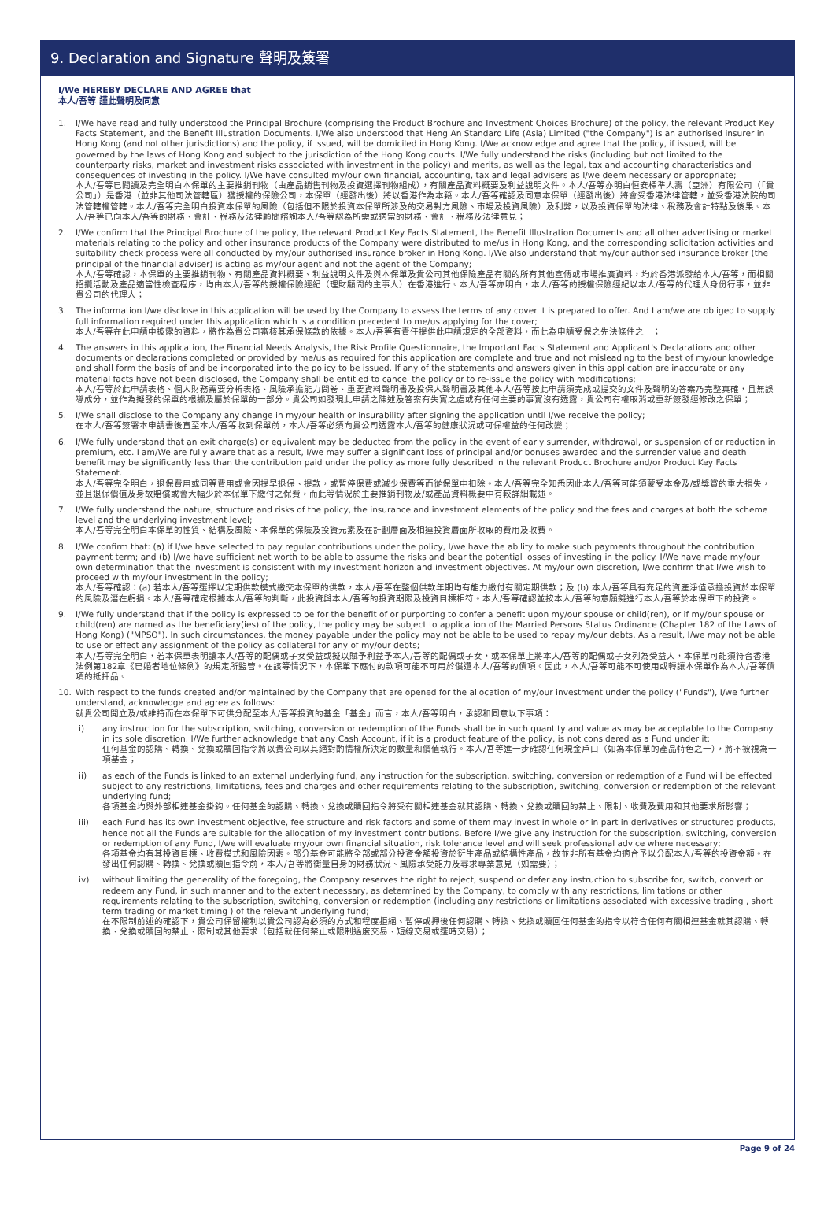9. Declaration and Signature 聲明及簽署
I/We HEREBY DECLARE AND AGREE that
本人/吾等 謹此聲明及同意
1. I/We have read and fully understood the Principal Brochure (comprising the Product Brochure and Investment Choices Brochure) of the policy, the relevant Product Key Facts Statement, and the Benefit Illustration Documents. I/We also understood that Heng An Standard Life (Asia) Limited ("the Company") is an authorised insurer in Hong Kong (and not other jurisdictions) and the policy, if issued, will be domiciled in Hong Kong. I/We acknowledge and agree that the policy, if issued, will be governed by the laws of Hong Kong and subject to the jurisdiction of the Hong Kong courts. I/We fully understand the risks (including but not limited to the counterparty risks, market and investment risks associated with investment in the policy) and merits, as well as the legal, tax and accounting characteristics and consequences of investing in the policy. I/We have consulted my/our own financial, accounting, tax and legal advisers as I/we deem necessary or appropriate;
本人/吾等已閱讀及完全明白本保單的主要推銷刊物（由產品銷售刊物及投資選擇刊物組成），有關產品資料概要及利益說明文件。本人/吾等亦明白恒安標準人壽（亞洲）有限公司（「貴公司」）是香港（並非其他司法管轄區）獲授權的保險公司，本保單（經發出後）將以香港作為本籍。本人/吾等確認及同意本保單（經發出後）將會受香港法律管轄，並受香港法院的司法管轄權管轄。本人/吾等完全明白投資本保單的風險（包括但不限於投資本保單所涉及的交易對方風險、市場及投資風險）及利弊，以及投資保單的法律、稅務及會計特點及後果。本人/吾等已向本人/吾等的財務、會計、稅務及法律顧問諮詢本人/吾等認為所需或適當的財務、會計、稅務及法律意見；
2. I/We confirm that the Principal Brochure of the policy, the relevant Product Key Facts Statement, the Benefit Illustration Documents and all other advertising or market materials relating to the policy and other insurance products of the Company were distributed to me/us in Hong Kong, and the corresponding solicitation activities and suitability check process were all conducted by my/our authorised insurance broker in Hong Kong. I/We also understand that my/our authorised insurance broker (the principal of the financial adviser) is acting as my/our agent and not the agent of the Company;
本人/吾等確認，本保單的主要推銷刊物、有關產品資料概要、利益說明文件及與本保單及貴公司其他保險產品有關的所有其他宣傳或市場推廣資料，均於香港派發給本人/吾等，而相關招攬活動及產品適當性檢查程序，均由本人/吾等的授權保險經紀（理財顧問的主事人）在香港進行。本人/吾等亦明白，本人/吾等的授權保險經紀以本人/吾等的代理人身份行事，並非貴公司的代理人；
3. The information I/we disclose in this application will be used by the Company to assess the terms of any cover it is prepared to offer. And I am/we are obliged to supply full information required under this application which is a condition precedent to me/us applying for the cover;
本人/吾等在此申請中披露的資料，將作為貴公司審核其承保條款的依據。本人/吾等有責任提供此申請規定的全部資料，而此為申請受保之先決條件之一；
4. The answers in this application, the Financial Needs Analysis, the Risk Profile Questionnaire, the Important Facts Statement and Applicant's Declarations and other documents or declarations completed or provided by me/us as required for this application are complete and true and not misleading to the best of my/our knowledge and shall form the basis of and be incorporated into the policy to be issued. If any of the statements and answers given in this application are inaccurate or any material facts have not been disclosed, the Company shall be entitled to cancel the policy or to re-issue the policy with modifications;
本人/吾等於此申請表格、個人財務需要分析表格、風險承擔能力問卷、重要資料聲明書及投保人聲明書及其他本人/吾等按此申請須完成或提交的文件及聲明的答案乃完整真確，且無誤導成分，並作為擬發的保單的根據及屬於保單的一部分。貴公司如發現此申請之陳述及答案有失實之處或有任何主要的事實沒有透露，貴公司有權取消或重新簽發經修改之保單；
5. I/We shall disclose to the Company any change in my/our health or insurability after signing the application until I/we receive the policy;
在本人/吾等簽署本申請書後直至本人/吾等收到保單前，本人/吾等必須向貴公司透露本人/吾等的健康狀況或可保權益的任何改變；
6. I/We fully understand that an exit charge(s) or equivalent may be deducted from the policy in the event of early surrender, withdrawal, or suspension of or reduction in premium, etc. I am/We are fully aware that as a result, I/we may suffer a significant loss of principal and/or bonuses awarded and the surrender value and death benefit may be significantly less than the contribution paid under the policy as more fully described in the relevant Product Brochure and/or Product Key Facts Statement.
本人/吾等完全明白，退保費用或同等費用或會因提早退保、提款，或暫停保費或減少保費等而從保單中扣除。本人/吾等完全知悉因此本人/吾等可能須蒙受本金及/或獎賞的重大損失，並且退保價值及身故賠償或會大幅少於本保單下繳付之保費，而此等情況於主要推銷刊物及/或產品資料概要中有較詳細載述。
7. I/We fully understand the nature, structure and risks of the policy, the insurance and investment elements of the policy and the fees and charges at both the scheme level and the underlying investment level;
本人/吾等完全明白本保單的性質、結構及風險、本保單的保險及投資元素及在計劃層面及相連投資層面所收取的費用及收費。
8. I/We confirm that: (a) if I/we have selected to pay regular contributions under the policy, I/we have the ability to make such payments throughout the contribution payment term; and (b) I/we have sufficient net worth to be able to assume the risks and bear the potential losses of investing in the policy. I/We have made my/our own determination that the investment is consistent with my investment horizon and investment objectives. At my/our own discretion, I/we confirm that I/we wish to proceed with my/our investment in the policy;
本人/吾等確認：(a) 若本人/吾等選擇以定期供款模式繳交本保單的供款，本人/吾等在整個供款年期均有能力繳付有關定期供款；及 (b) 本人/吾等具有充足的資產淨值承擔投資於本保單的風險及潛在虧損。本人/吾等確定根據本人/吾等的判斷，此投資與本人/吾等的投資期限及投資目標相符。本人/吾等確認並按本人/吾等的意願擬進行本人/吾等於本保單下的投資。
9. I/We fully understand that if the policy is expressed to be for the benefit of or purporting to confer a benefit upon my/our spouse or child(ren), or if my/our spouse or child(ren) are named as the beneficiary(ies) of the policy, the policy may be subject to application of the Married Persons Status Ordinance (Chapter 182 of the Laws of Hong Kong) ("MPSO"). In such circumstances, the money payable under the policy may not be able to be used to repay my/our debts. As a result, I/we may not be able to use or effect any assignment of the policy as collateral for any of my/our debts;
本人/吾等完全明白，若本保單表明讓本人/吾等的配偶或子女受益或擬以賦予利益予本人/吾等的配偶或子女，或本保單上將本人/吾等的配偶或子女列為受益人，本保單可能須符合香港法例第182章《已婚者地位條例》的規定所監管。在該等情況下，本保單下應付的款項可能不可用於償還本人/吾等的債項。因此，本人/吾等可能不可使用或轉讓本保單作為本人/吾等債項的抵押品。
10. With respect to the funds created and/or maintained by the Company that are opened for the allocation of my/our investment under the policy ("Funds"), I/we further understand, acknowledge and agree as follows:
就貴公司開立及/或維持而在本保單下可供分配至本人/吾等投資的基金「基金」而言，本人/吾等明白，承認和同意以下事項：
i) any instruction for the subscription, switching, conversion or redemption of the Funds shall be in such quantity and value as may be acceptable to the Company in its sole discretion. I/We further acknowledge that any Cash Account, if it is a product feature of the policy, is not considered as a Fund under it;
任何基金的認購、轉換、兌換或贖回指令將以貴公司以其絕對酌情權所決定的數量和價值執行。本人/吾等進一步確認任何現金戶口（如為本保單的產品特色之一），將不被視為一項基金；
ii) as each of the Funds is linked to an external underlying fund, any instruction for the subscription, switching, conversion or redemption of a Fund will be effected subject to any restrictions, limitations, fees and charges and other requirements relating to the subscription, switching, conversion or redemption of the relevant underlying fund;
各項基金均與外部相連基金掛鈎。任何基金的認購、轉換、兌換或贖回指令將受有關相連基金就其認購、轉換、兌換或贖回的禁止、限制、收費及費用和其他要求所影響；
iii) each Fund has its own investment objective, fee structure and risk factors and some of them may invest in whole or in part in derivatives or structured products, hence not all the Funds are suitable for the allocation of my investment contributions. Before I/we give any instruction for the subscription, switching, conversion or redemption of any Fund, I/we will evaluate my/our own financial situation, risk tolerance level and will seek professional advice where necessary;
各項基金均有其投資目標、收費模式和風險因素。部分基金可能將全部或部分投資金額投資於衍生產品或結構性產品，故並非所有基金均適合予以分配本人/吾等的投資金額。在發出任何認購、轉換、兌換或贖回指令前，本人/吾等將衡量自身的財務狀況、風險承受能力及尋求專業意見（如需要）；
iv) without limiting the generality of the foregoing, the Company reserves the right to reject, suspend or defer any instruction to subscribe for, switch, convert or redeem any Fund, in such manner and to the extent necessary, as determined by the Company, to comply with any restrictions, limitations or other requirements relating to the subscription, switching, conversion or redemption (including any restrictions or limitations associated with excessive trading , short term trading or market timing ) of the relevant underlying fund;
在不限制前述的確認下，貴公司保留權利以貴公司認為必須的方式和程度拒絕、暫停或押後任何認購、轉換、兌換或贖回任何基金的指令以符合任何有關相連基金就其認購、轉換、兌換或贖回的禁止、限制或其他要求（包括就任何禁止或限制過度交易、短線交易或選時交易）；
Page 9 of 24